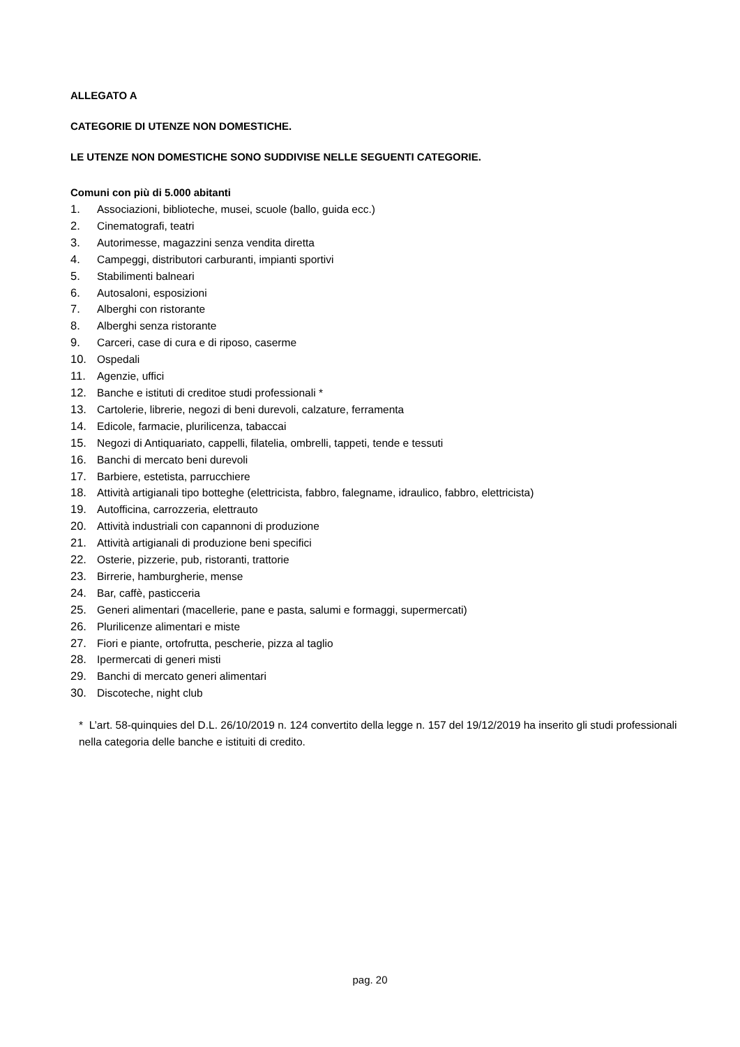ALLEGATO A
CATEGORIE DI UTENZE NON DOMESTICHE.
LE UTENZE NON DOMESTICHE SONO SUDDIVISE NELLE SEGUENTI CATEGORIE.
Comuni con più di 5.000 abitanti
1. Associazioni, biblioteche, musei, scuole (ballo, guida ecc.)
2. Cinematografi, teatri
3. Autorimesse, magazzini senza vendita diretta
4. Campeggi, distributori carburanti, impianti sportivi
5. Stabilimenti balneari
6. Autosaloni, esposizioni
7. Alberghi con ristorante
8. Alberghi senza ristorante
9. Carceri, case di cura e di riposo, caserme
10. Ospedali
11. Agenzie, uffici
12. Banche e istituti di creditoe studi professionali *
13. Cartolerie, librerie, negozi di beni durevoli, calzature, ferramenta
14. Edicole, farmacie, plurilicenza, tabaccai
15. Negozi di Antiquariato, cappelli, filatelia, ombrelli, tappeti, tende e tessuti
16. Banchi di mercato beni durevoli
17. Barbiere, estetista, parrucchiere
18. Attività artigianali tipo botteghe (elettricista, fabbro, falegname, idraulico, fabbro, elettricista)
19. Autofficina, carrozzeria, elettrauto
20. Attività industriali con capannoni di produzione
21. Attività artigianali di produzione beni specifici
22. Osterie, pizzerie, pub, ristoranti, trattorie
23. Birrerie, hamburgherie, mense
24. Bar, caffè, pasticceria
25. Generi alimentari (macellerie, pane e pasta, salumi e formaggi, supermercati)
26. Plurilicenze alimentari e miste
27. Fiori e piante, ortofrutta, pescherie, pizza al taglio
28. Ipermercati di generi misti
29. Banchi di mercato generi alimentari
30. Discoteche, night club
* L’art. 58-quinquies del D.L. 26/10/2019 n. 124 convertito della legge n. 157 del 19/12/2019 ha inserito gli studi professionali nella categoria delle banche e istituiti di credito.
pag. 20